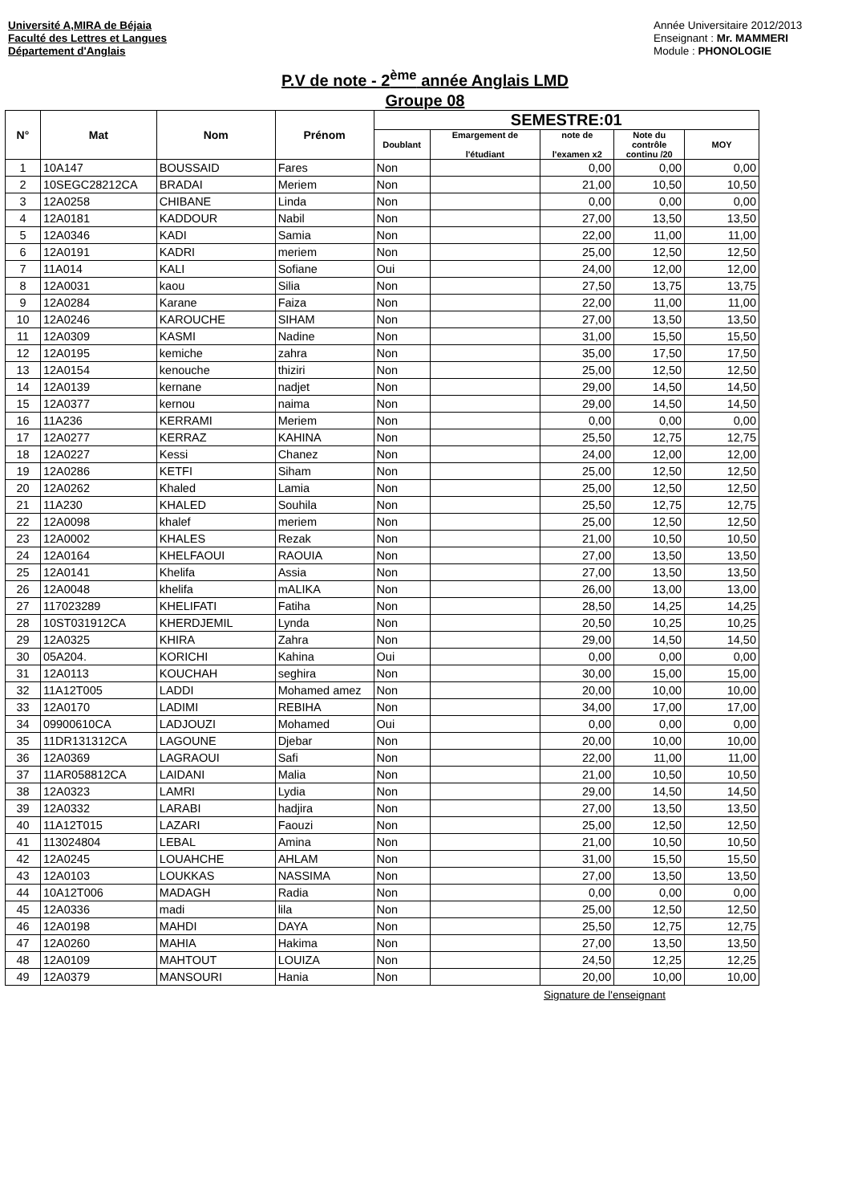Université A,MIRA de Béjaia
Faculté des Lettres et Langues
Département d'Anglais
Année Universitaire 2012/2013
Enseignant : Mr. MAMMERI
Module : PHONOLOGIE
P.V de note - 2<sup>ème</sup> année Anglais LMD
Groupe 08
| N° | Mat | Nom | Prénom | SEMESTRE:01 | | | | |
| --- | --- | --- | --- | --- | --- | --- | --- | --- |
| | | | | Doublant | Emargement de l'étudiant | note de l'examen x2 | Note du contrôle continu /20 | MOY |
| 1 | 10A147 | BOUSSAID | Fares | Non | | 0,00 | 0,00 | 0,00 |
| 2 | 10SEGC28212CA | BRADAI | Meriem | Non | | 21,00 | 10,50 | 10,50 |
| 3 | 12A0258 | CHIBANE | Linda | Non | | 0,00 | 0,00 | 0,00 |
| 4 | 12A0181 | KADDOUR | Nabil | Non | | 27,00 | 13,50 | 13,50 |
| 5 | 12A0346 | KADI | Samia | Non | | 22,00 | 11,00 | 11,00 |
| 6 | 12A0191 | KADRI | meriem | Non | | 25,00 | 12,50 | 12,50 |
| 7 | 11A014 | KALI | Sofiane | Oui | | 24,00 | 12,00 | 12,00 |
| 8 | 12A0031 | kaou | Silia | Non | | 27,50 | 13,75 | 13,75 |
| 9 | 12A0284 | Karane | Faiza | Non | | 22,00 | 11,00 | 11,00 |
| 10 | 12A0246 | KAROUCHE | SIHAM | Non | | 27,00 | 13,50 | 13,50 |
| 11 | 12A0309 | KASMI | Nadine | Non | | 31,00 | 15,50 | 15,50 |
| 12 | 12A0195 | kemiche | zahra | Non | | 35,00 | 17,50 | 17,50 |
| 13 | 12A0154 | kenouche | thiziri | Non | | 25,00 | 12,50 | 12,50 |
| 14 | 12A0139 | kernane | nadjet | Non | | 29,00 | 14,50 | 14,50 |
| 15 | 12A0377 | kernou | naima | Non | | 29,00 | 14,50 | 14,50 |
| 16 | 11A236 | KERRAMI | Meriem | Non | | 0,00 | 0,00 | 0,00 |
| 17 | 12A0277 | KERRAZ | KAHINA | Non | | 25,50 | 12,75 | 12,75 |
| 18 | 12A0227 | Kessi | Chanez | Non | | 24,00 | 12,00 | 12,00 |
| 19 | 12A0286 | KETFI | Siham | Non | | 25,00 | 12,50 | 12,50 |
| 20 | 12A0262 | Khaled | Lamia | Non | | 25,00 | 12,50 | 12,50 |
| 21 | 11A230 | KHALED | Souhila | Non | | 25,50 | 12,75 | 12,75 |
| 22 | 12A0098 | khalef | meriem | Non | | 25,00 | 12,50 | 12,50 |
| 23 | 12A0002 | KHALES | Rezak | Non | | 21,00 | 10,50 | 10,50 |
| 24 | 12A0164 | KHELFAOUI | RAOUIA | Non | | 27,00 | 13,50 | 13,50 |
| 25 | 12A0141 | Khelifa | Assia | Non | | 27,00 | 13,50 | 13,50 |
| 26 | 12A0048 | khelifa | mALIKA | Non | | 26,00 | 13,00 | 13,00 |
| 27 | 117023289 | KHELIFATI | Fatiha | Non | | 28,50 | 14,25 | 14,25 |
| 28 | 10ST031912CA | KHERDJEMIL | Lynda | Non | | 20,50 | 10,25 | 10,25 |
| 29 | 12A0325 | KHIRA | Zahra | Non | | 29,00 | 14,50 | 14,50 |
| 30 | 05A204. | KORICHI | Kahina | Oui | | 0,00 | 0,00 | 0,00 |
| 31 | 12A0113 | KOUCHAH | seghira | Non | | 30,00 | 15,00 | 15,00 |
| 32 | 11A12T005 | LADDI | Mohamed amez | Non | | 20,00 | 10,00 | 10,00 |
| 33 | 12A0170 | LADIMI | REBIHA | Non | | 34,00 | 17,00 | 17,00 |
| 34 | 09900610CA | LADJOUZI | Mohamed | Oui | | 0,00 | 0,00 | 0,00 |
| 35 | 11DR131312CA | LAGOUNE | Djebar | Non | | 20,00 | 10,00 | 10,00 |
| 36 | 12A0369 | LAGRAOUI | Safi | Non | | 22,00 | 11,00 | 11,00 |
| 37 | 11AR058812CA | LAIDANI | Malia | Non | | 21,00 | 10,50 | 10,50 |
| 38 | 12A0323 | LAMRI | Lydia | Non | | 29,00 | 14,50 | 14,50 |
| 39 | 12A0332 | LARABI | hadjira | Non | | 27,00 | 13,50 | 13,50 |
| 40 | 11A12T015 | LAZARI | Faouzi | Non | | 25,00 | 12,50 | 12,50 |
| 41 | 113024804 | LEBAL | Amina | Non | | 21,00 | 10,50 | 10,50 |
| 42 | 12A0245 | LOUAHCHE | AHLAM | Non | | 31,00 | 15,50 | 15,50 |
| 43 | 12A0103 | LOUKKAS | NASSIMA | Non | | 27,00 | 13,50 | 13,50 |
| 44 | 10A12T006 | MADAGH | Radia | Non | | 0,00 | 0,00 | 0,00 |
| 45 | 12A0336 | madi | lila | Non | | 25,00 | 12,50 | 12,50 |
| 46 | 12A0198 | MAHDI | DAYA | Non | | 25,50 | 12,75 | 12,75 |
| 47 | 12A0260 | MAHIA | Hakima | Non | | 27,00 | 13,50 | 13,50 |
| 48 | 12A0109 | MAHTOUT | LOUIZA | Non | | 24,50 | 12,25 | 12,25 |
| 49 | 12A0379 | MANSOURI | Hania | Non | | 20,00 | 10,00 | 10,00 |
Signature de l'enseignant